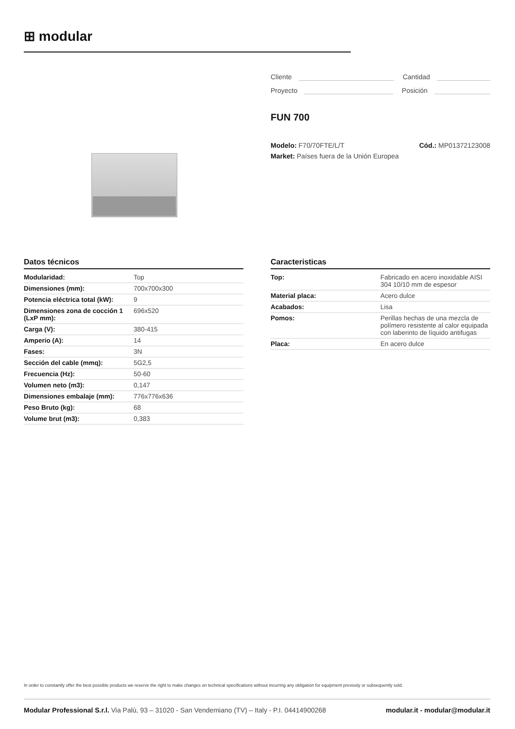⊞ modular
Cliente Cantidad
Proyecto Posición
FUN 700
Modelo: F70/70FTE/L/T Cód.: MP01372123008
Market: Países fuera de la Unión Europea
Datos técnicos
| Modularidad: | Top |
| Dimensiones (mm): | 700x700x300 |
| Potencia eléctrica total (kW): | 9 |
| Dimensiones zona de cocción 1 (LxP mm): | 696x520 |
| Carga (V): | 380-415 |
| Amperio (A): | 14 |
| Fases: | 3N |
| Sección del cable (mmq): | 5G2,5 |
| Frecuencia (Hz): | 50-60 |
| Volumen neto (m3): | 0,147 |
| Dimensiones embalaje (mm): | 776x776x636 |
| Peso Bruto (kg): | 68 |
| Volume brut (m3): | 0,383 |
Caracteristicas
| Top: | Fabricado en acero inoxidable AISI 304 10/10 mm de espesor |
| Material placa: | Acero dulce |
| Acabados: | Lisa |
| Pomos: | Perillas hechas de una mezcla de polímero resistente al calor equipada con laberinto de líquido antifugas |
| Placa: | En acero dulce |
In order to constantly offer the best possible products we reserve the right to make changes on technical specifications without incurring any obligation for equipment previosly or subsequently sold.
Modular Professional S.r.l. Via Palù, 93 – 31020 - San Vendemiano (TV) – Italy - P.I. 04414900268
modular.it - modular@modular.it